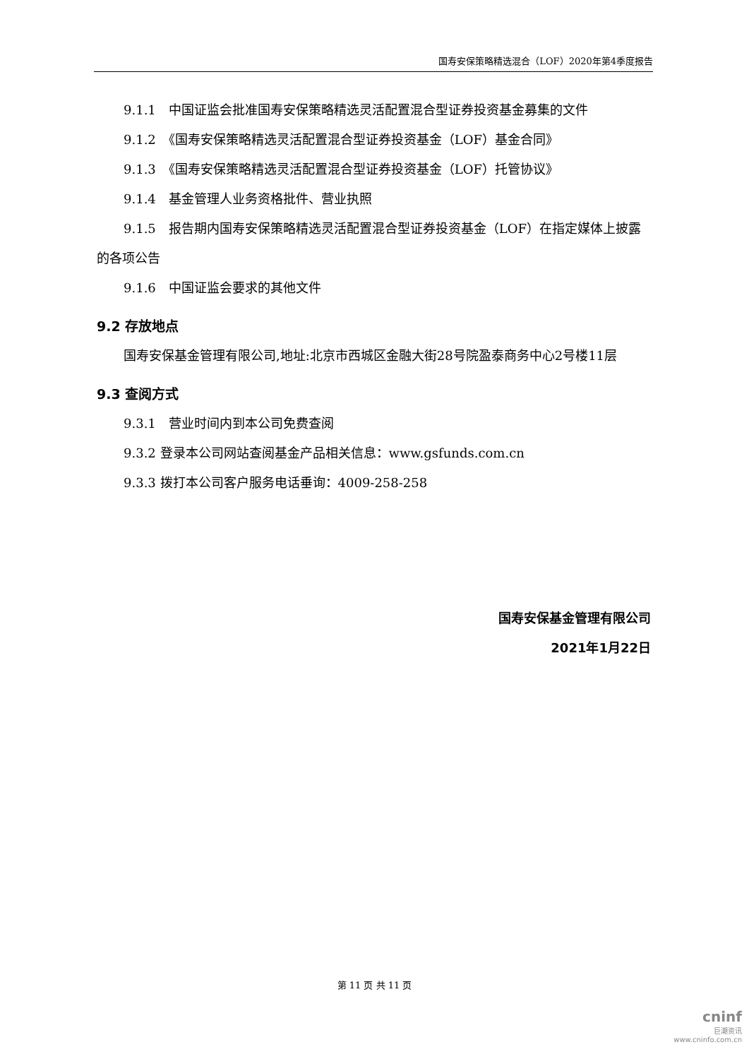国寿安保策略精选混合（LOF）2020年第4季度报告
9.1.1　中国证监会批准国寿安保策略精选灵活配置混合型证券投资基金募集的文件
9.1.2　《国寿安保策略精选灵活配置混合型证券投资基金（LOF）基金合同》
9.1.3　《国寿安保策略精选灵活配置混合型证券投资基金（LOF）托管协议》
9.1.4　基金管理人业务资格批件、营业执照
9.1.5　报告期内国寿安保策略精选灵活配置混合型证券投资基金（LOF）在指定媒体上披露的各项公告
9.1.6　中国证监会要求的其他文件
9.2 存放地点
国寿安保基金管理有限公司,地址:北京市西城区金融大街28号院盈泰商务中心2号楼11层
9.3 查阅方式
9.3.1　营业时间内到本公司免费查阅
9.3.2 登录本公司网站查阅基金产品相关信息：www.gsfunds.com.cn
9.3.3 拨打本公司客户服务电话垂询：4009-258-258
国寿安保基金管理有限公司
2021年1月22日
第 11 页 共 11 页
cninf
巨潮资讯
www.cninfo.com.cn